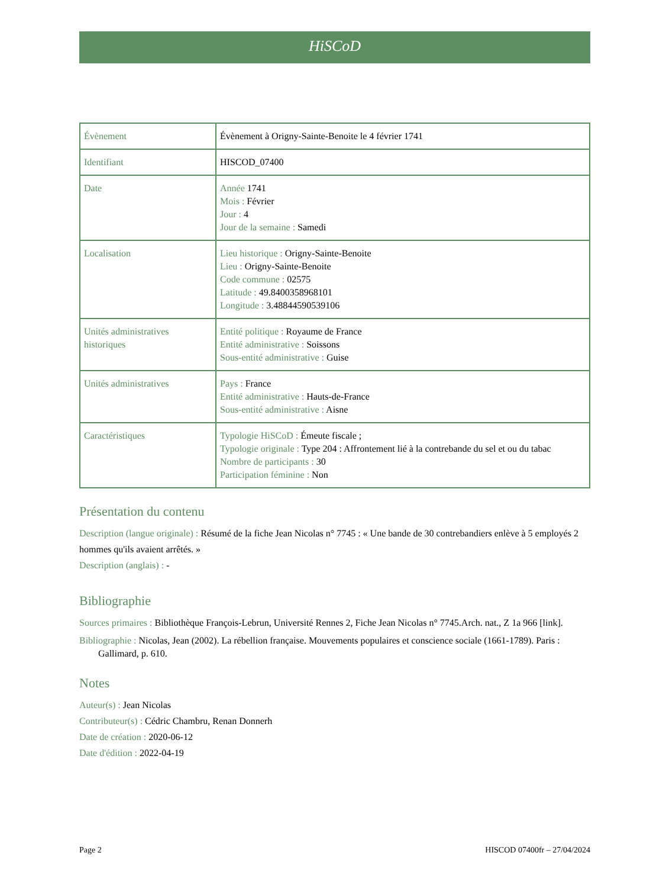HiSCoD
| Évènement | Évènement à Origny-Sainte-Benoite le 4 février 1741 |
| Identifiant | HISCOD_07400 |
| Date | Année 1741 Mois : Février Jour : 4 Jour de la semaine : Samedi |
| Localisation | Lieu historique : Origny-Sainte-Benoite Lieu : Origny-Sainte-Benoite Code commune : 02575 Latitude : 49.8400358968101 Longitude : 3.48844590539106 |
| Unités administratives historiques | Entité politique : Royaume de France Entité administrative : Soissons Sous-entité administrative : Guise |
| Unités administratives | Pays : France Entité administrative : Hauts-de-France Sous-entité administrative : Aisne |
| Caractéristiques | Typologie HiSCoD : Émeute fiscale ; Typologie originale : Type 204 : Affrontement lié à la contrebande du sel et ou du tabac Nombre de participants : 30 Participation féminine : Non |
Présentation du contenu
Description (langue originale) : Résumé de la fiche Jean Nicolas n° 7745 : « Une bande de 30 contrebandiers enlève à 5 employés 2 hommes qu'ils avaient arrêtés. »
Description (anglais) : -
Bibliographie
Sources primaires : Bibliothèque François-Lebrun, Université Rennes 2, Fiche Jean Nicolas n° 7745.Arch. nat., Z 1a 966 [link].
Bibliographie : Nicolas, Jean (2002). La rébellion française. Mouvements populaires et conscience sociale (1661-1789). Paris : Gallimard, p. 610.
Notes
Auteur(s) : Jean Nicolas
Contributeur(s) : Cédric Chambru, Renan Donnerh
Date de création : 2020-06-12
Date d'édition : 2022-04-19
Page 2 HISCOD 07400fr – 27/04/2024